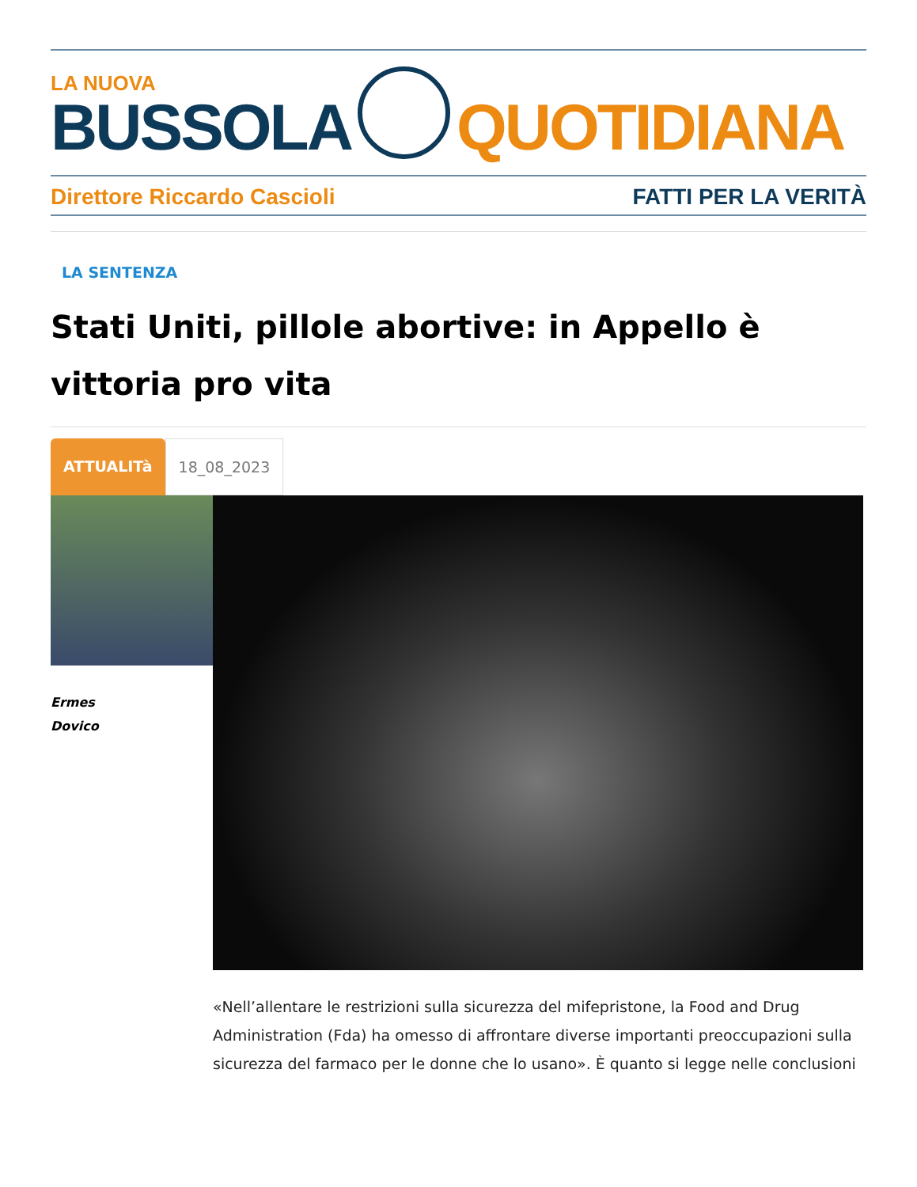LA NUOVA
BUSSOLA
QUOTIDIANA
Direttore Riccardo Cascioli FATTI PER LA VERITÀ
LA SENTENZA
Stati Uniti, pillole abortive: in Appello è vittoria pro vita
ATTUALITà 18_08_2023
Ermes
Dovico
«Nell’allentare le restrizioni sulla sicurezza del mifepristone, la Food and Drug Administration (Fda) ha omesso di affrontare diverse importanti preoccupazioni sulla sicurezza del farmaco per le donne che lo usano». È quanto si legge nelle conclusioni